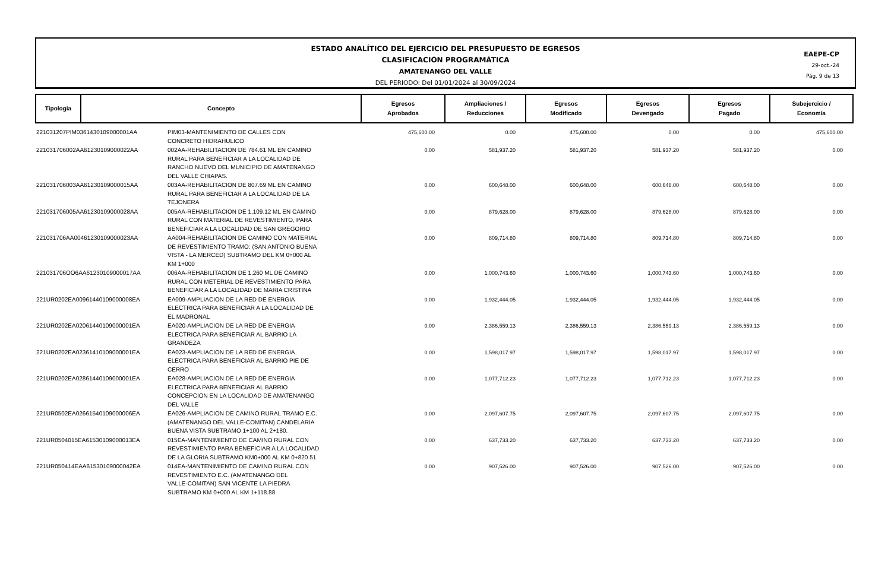ESTADO ANALÍTICO DEL EJERCICIO DEL PRESUPUESTO DE EGRESOS
CLASIFICACIÓN PROGRAMÁTICA
AMATENANGO DEL VALLE
DEL PERIODO: Del 01/01/2024 al 30/09/2024
EAEPE-CP
29-oct.-24
Pág. 9 de 13
| Tipologia | Concepto | | Egresos Aprobados | Ampliaciones / Reducciones | Egresos Modificado | Egresos Devengado | Egresos Pagado | Subejercicio / Economía |
| --- | --- | --- | --- | --- | --- | --- | --- | --- |
| 221031207PIM0361430109000001AA | | PIM03-MANTENIMIENTO DE CALLES CON CONCRETO HIDRAHULICO | 475,600.00 | 0.00 | 475,600.00 | 0.00 | 0.00 | 475,600.00 |
| 221031706002AA61230109000022AA | | 002AA-REHABILITACION DE 784.61 ML EN CAMINO RURAL PARA BENEFICIAR A LA LOCALIDAD DE RANCHO NUEVO DEL MUNICIPIO DE AMATENANGO DEL VALLE CHIAPAS. | 0.00 | 581,937.20 | 581,937.20 | 581,937.20 | 581,937.20 | 0.00 |
| 221031706003AA61230109000015AA | | 003AA-REHABILITACION DE 807.69 ML EN CAMINO RURAL PARA BENEFICIAR A LA LOCALIDAD DE LA TEJONERA | 0.00 | 600,648.00 | 600,648.00 | 600,648.00 | 600,648.00 | 0.00 |
| 221031706005AA61230109000028AA | | 005AA-REHABILITACION DE 1,109.12 ML EN CAMINO RURAL CON MATERIAL DE REVESTIMIENTO, PARA BENEFICIAR A LA LOCALIDAD DE SAN GREGORIO | 0.00 | 879,628.00 | 879,628.00 | 879,628.00 | 879,628.00 | 0.00 |
| 221031706AA00461230109000023AA | | AA004-REHABILITACION DE CAMINO CON MATERIAL DE REVESTIMIENTO TRAMO: (SAN ANTONIO BUENA VISTA - LA MERCED) SUBTRAMO DEL KM 0+000 AL KM 1+000 | 0.00 | 809,714.80 | 809,714.80 | 809,714.80 | 809,714.80 | 0.00 |
| 221031706OO6AA61230109000017AA | | 006AA-REHABILITACION DE 1,260 ML DE CAMINO RURAL CON METERIAL DE REVESTIMIENTO PARA BENEFICIAR A LA LOCALIDAD DE MARIA CRISTINA | 0.00 | 1,000,743.60 | 1,000,743.60 | 1,000,743.60 | 1,000,743.60 | 0.00 |
| 221UR0202EA00961440109000008EA | | EA009-AMPLIACION DE LA RED DE ENERGIA ELECTRICA PARA BENEFICIAR A LA LOCALIDAD DE EL MADRONAL | 0.00 | 1,932,444.05 | 1,932,444.05 | 1,932,444.05 | 1,932,444.05 | 0.00 |
| 221UR0202EA02061440109000001EA | | EA020-AMPLIACION DE LA RED DE ENERGIA ELECTRICA PARA BENEFICIAR AL BARRIO LA GRANDEZA | 0.00 | 2,386,559.13 | 2,386,559.13 | 2,386,559.13 | 2,386,559.13 | 0.00 |
| 221UR0202EA02361410109000001EA | | EA023-AMPLIACION DE LA RED DE ENERGIA ELECTRICA PARA BENEFICIAR AL BARRIO PIE DE CERRO | 0.00 | 1,598,017.97 | 1,598,017.97 | 1,598,017.97 | 1,598,017.97 | 0.00 |
| 221UR0202EA02861440109000001EA | | EA028-AMPLIACION DE LA RED DE ENERGIA ELECTRICA PARA BENEFICIAR AL BARRIO CONCEPCION EN LA LOCALIDAD DE AMATENANGO DEL VALLE | 0.00 | 1,077,712.23 | 1,077,712.23 | 1,077,712.23 | 1,077,712.23 | 0.00 |
| 221UR0502EA02661540109000006EA | | EA026-AMPLIACION DE CAMINO RURAL TRAMO E.C. (AMATENANGO DEL VALLE-COMITAN) CANDELARIA BUENA VISTA SUBTRAMO 1+100 AL 2+180. | 0.00 | 2,097,607.75 | 2,097,607.75 | 2,097,607.75 | 2,097,607.75 | 0.00 |
| 221UR0504015EA61530109000013EA | | 015EA-MANTENIMIENTO DE CAMINO RURAL CON REVESTIMIENTO PARA BENEFICIAR A LA LOCALIDAD DE LA GLORIA SUBTRAMO KM0+000 AL KM 0+820.51 | 0.00 | 637,733.20 | 637,733.20 | 637,733.20 | 637,733.20 | 0.00 |
| 221UR050414EAA61530109000042EA | | 014EA-MANTENIMIENTO DE CAMINO RURAL CON REVESTIMIENTO E.C. (AMATENANGO DEL VALLE-COMITAN) SAN VICENTE LA PIEDRA SUBTRAMO KM 0+000 AL KM 1+118.88 | 0.00 | 907,526.00 | 907,526.00 | 907,526.00 | 907,526.00 | 0.00 |